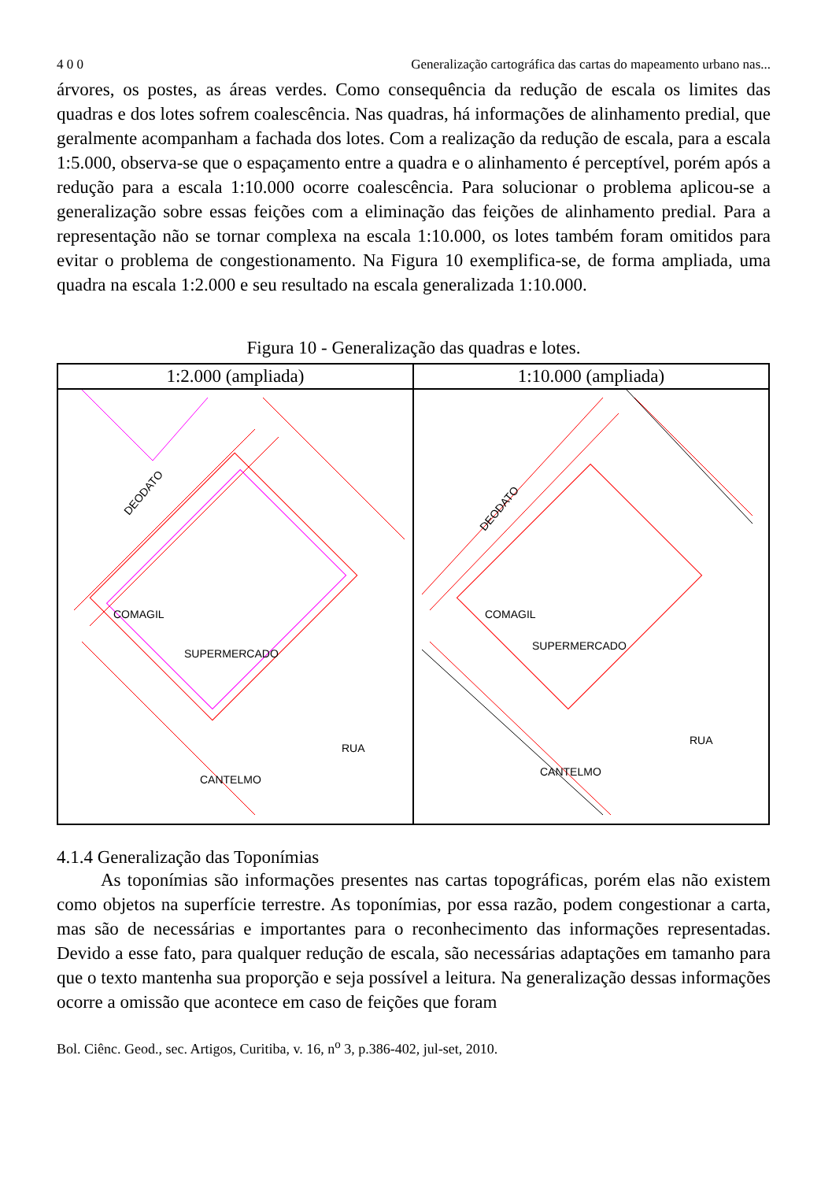4 0 0 Generalização cartográfica das cartas do mapeamento urbano nas...
árvores, os postes, as áreas verdes. Como consequência da redução de escala os limites das quadras e dos lotes sofrem coalescência. Nas quadras, há informações de alinhamento predial, que geralmente acompanham a fachada dos lotes. Com a realização da redução de escala, para a escala 1:5.000, observa-se que o espaçamento entre a quadra e o alinhamento é perceptível, porém após a redução para a escala 1:10.000 ocorre coalescência. Para solucionar o problema aplicou-se a generalização sobre essas feições com a eliminação das feições de alinhamento predial. Para a representação não se tornar complexa na escala 1:10.000, os lotes também foram omitidos para evitar o problema de congestionamento. Na Figura 10 exemplifica-se, de forma ampliada, uma quadra na escala 1:2.000 e seu resultado na escala generalizada 1:10.000.
Figura 10 - Generalização das quadras e lotes.
| 1:2.000 (ampliada) | 1:10.000 (ampliada) |
| --- | --- |
| DEODATO COMAGIL SUPERMERCADO CANTELMO RUA | DEODATO COMAGIL SUPERMERCADO CANTELMO RUA |
4.1.4 Generalização das Toponímias
As toponímias são informações presentes nas cartas topográficas, porém elas não existem como objetos na superfície terrestre. As toponímias, por essa razão, podem congestionar a carta, mas são de necessárias e importantes para o reconhecimento das informações representadas. Devido a esse fato, para qualquer redução de escala, são necessárias adaptações em tamanho para que o texto mantenha sua proporção e seja possível a leitura. Na generalização dessas informações ocorre a omissão que acontece em caso de feições que foram
Bol. Ciênc. Geod., sec. Artigos, Curitiba, v. 16, n<sup>o</sup> 3, p.386-402, jul-set, 2010.